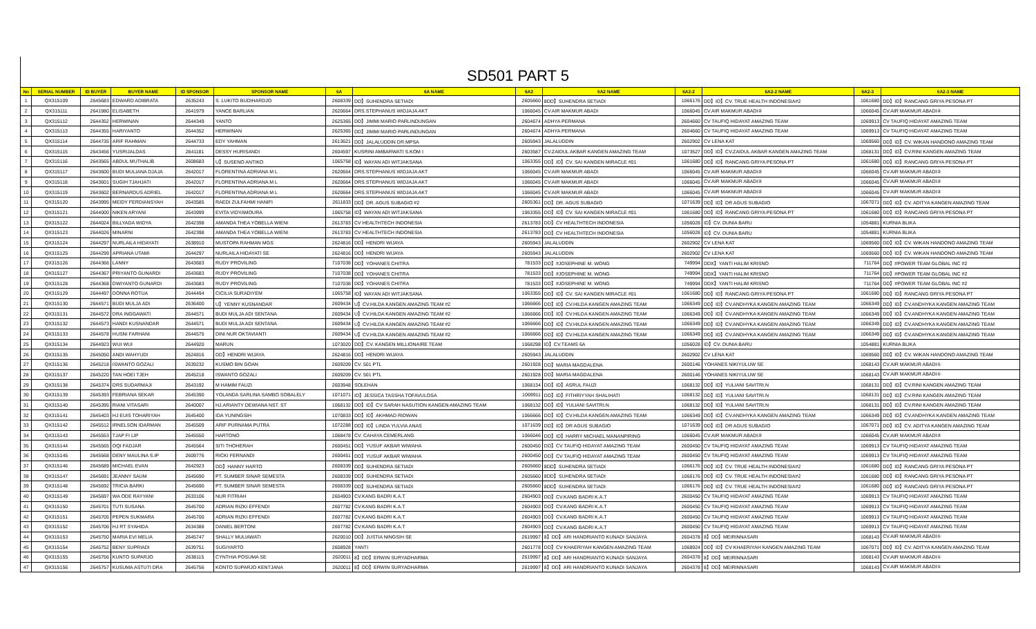SD501 PART 5
| No | SERIAL NUMBER | ID BUYER | BUYER NAME | ID SPONSOR | SPONSOR NAME | 6A | 6A NAME | 6A2 | 6A2 NAME | 6A2-2 | 6A2-2 NAME | 6A2-3 | 6A2-3 NAME |
| --- | --- | --- | --- | --- | --- | --- | --- | --- | --- | --- | --- | --- | --- |
| 1 | QX315109 | 2645683 | EDWARD ADIBRATA | 2635243 | S. LUKITO BUDIHARDJO | 2608339 | DD】SUHENDRA SETIADI | 2605660 | 8DD】SUHENDRA SETIADI | 1066176 | DD】ID】CV. TRUE HEALTH INDONESIA#2 | 1061680 | DD】ID】RANCANG GRIYA PESONA PT |
| 2 | QX315111 | 2641980 | ELISABETH | 2641979 | YANCE BARLIAN | 2620664 | DRS.STEPHANUS WIDJAJA AKT | 1066045 | CV.AIR MAKMUR ABADI | 1066045 | CV.AIR MAKMUR ABADI② | 1066045 | CV.AIR MAKMUR ABADI② |
| 3 | QX315112 | 2644352 | HERWINAN | 2644349 | YANTO | 2625365 | DD】JIMMI MARIO PARLINDUNGAN | 2604674 | ADHYA PERMANA | 2604660 | CV TAUFIQ HIDAYAT AMAZING TEAM | 1069913 | CV TAUFIQ HIDAYAT AMAZING TEAM |
| 4 | QX315113 | 2644355 | HARIYANTO | 2644352 | HERWINAN | 2625365 | DD】JIMMI MARIO PARLINDUNGAN | 2604674 | ADHYA PERMANA | 2604660 | CV TAUFIQ HIDAYAT AMAZING TEAM | 1069913 | CV TAUFIQ HIDAYAT AMAZING TEAM |
| 5 | QX315114 | 2644735 | ARIF RAHMAN | 2644733 | EDY YAHMAN | 2613621 | DD】JALALUDDIN DR.MPSA | 2605943 | JALALUDDIN | 2602902 | CV LENA KAT | 1069560 | DD】ID】CV. WIKAN HANDONO AMAZING TEAM |
| 6 | QX315115 | 2643456 | YUSRIJALDAS | 2641181 | DESSY HURISANDI | 2604597 | KUSRINI AMBARWATI S.KOM I | 2603587 | CV.ZAIDUL AKBAR KANGEN AMAZING TEAM | 1073527 | DD】ID】CV.ZAIDUL AKBAR KANGEN AMAZING TEAM | 1068131 | DD】ID】CV.RINI KANGEN AMAZING TEAM |
| 7 | QX315116 | 2643565 | ABDUL MUTHALIB | 2608683 | U】SUSENO ANTIKO | 1065758 | ID】WAYAN ADI WITJAKSANA | 1063355 | DD】ID】CV. SAI KANGEN MIRACLE #01 | 1061680 | DD】ID】RANCANG GRIYA PESONA PT | 1061680 | DD】ID】RANCANG GRIYA PESONA PT |
| 8 | QX315117 | 2643600 | BUDI MULIANA DJAJA | 2642017 | FLORENTINA ADRIANA M L | 2620664 | DRS.STEPHANUS WIDJAJA AKT | 1066045 | CV.AIR MAKMUR ABADI | 1066045 | CV.AIR MAKMUR ABADI② | 1066045 | CV.AIR MAKMUR ABADI② |
| 9 | QX315118 | 2643601 | SUGIH TJAHJATI | 2642017 | FLORENTINA ADRIANA M L | 2620664 | DRS.STEPHANUS WIDJAJA AKT | 1066045 | CV.AIR MAKMUR ABADI | 1066045 | CV.AIR MAKMUR ABADI② | 1066045 | CV.AIR MAKMUR ABADI② |
| 10 | QX315119 | 2643602 | BERNARDUS ADRIEL | 2642017 | FLORENTINA ADRIANA M L | 2620664 | DRS.STEPHANUS WIDJAJA AKT | 1066045 | CV.AIR MAKMUR ABADI | 1066045 | CV.AIR MAKMUR ABADI② | 1066045 | CV.AIR MAKMUR ABADI② |
| 11 | QX315120 | 2643995 | MEIDY FERDIANSYAH | 2643585 | RAEDI ZULFAHMI HANIFI | 2611833 | DD】DR. AGUS SUBAGIO #2 | 2605361 | DD】DR. AGUS SUBAGIO | 1071639 | DD】ID】DR AGUS SUBAGIO | 1067071 | DD】ID】CV. ADITYA KANGEN AMAZING TEAM |
| 12 | QX315121 | 2644000 | NIKEN ARYANI | 2643999 | EVITA VIDYAMOURA | 1065758 | ID】WAYAN ADI WITJAKSANA | 1063355 | DD】ID】CV. SAI KANGEN MIRACLE #01 | 1061680 | DD】ID】RANCANG GRIYA PESONA PT | 1061680 | DD】ID】RANCANG GRIYA PESONA PT |
| 13 | QX315122 | 2644024 | BILLYADA WIDYA | 2642398 | AMANDA THEA YOBELLA WIENI | 2613783 | CV HEALTHTECH INDONESIA | 2613783 | DD】CV HEALTHTECH INDONESIA | 1056028 | ID】CV. DUNIA BARU | 1054881 | KURNIA BLIKA |
| 14 | QX315123 | 2644026 | MINARNI | 2642398 | AMANDA THEA YOBELLA WIENI | 2613783 | CV HEALTHTECH INDONESIA | 2613783 | DD】CV HEALTHTECH INDONESIA | 1056028 | ID】CV. DUNIA BARU | 1054881 | KURNIA BLIKA |
| 15 | QX315124 | 2644297 | NURLAILA HIDAYATI | 2638910 | MUSTOPA RAHMAN MGS | 2624816 | DD】HENDRI WIJAYA | 2605943 | JALALUDDIN | 2602902 | CV LENA KAT | 1069560 | DD】ID】CV. WIKAN HANDONO AMAZING TEAM |
| 16 | QX315125 | 2644299 | APRIANA UTAMI | 2644297 | NURLAILA HIDAYATI SE | 2624816 | DD】HENDRI WIJAYA | 2605943 | JALALUDDIN | 2602902 | CV LENA KAT | 1069560 | DD】ID】CV. WIKAN HANDONO AMAZING TEAM |
| 17 | QX315126 | 2644366 | LANNY | 2643683 | RUDY PROVILING | 7107038 | DD】YOHANES CHITRA | 781533 | DD】#JOSEPHINE M. WONG | 749994 | DDX】YANTI HALIM KRISNO | 711764 | DD】#POWER TEAM GLOBAL INC #2 |
| 18 | QX315127 | 2644367 | PRIYANTO GUNARDI | 2643683 | RUDY PROVILING | 7107038 | DD】YOHANES CHITRA | 781533 | DD】#JOSEPHINE M. WONG | 749994 | DDX】YANTI HALIM KRISNO | 711764 | DD】#POWER TEAM GLOBAL INC #2 |
| 19 | QX315128 | 2644368 | DWIYANTO GUNARDI | 2643683 | RUDY PROVILING | 7107038 | DD】YOHANES CHITRA | 781533 | DD】#JOSEPHINE M. WONG | 749994 | DDX】YANTI HALIM KRISNO | 711764 | DD】#POWER TEAM GLOBAL INC #2 |
| 20 | QX315129 | 2644497 | DONNA ROTUA | 2644494 | CICILIA SURADIYEM | 1065758 | ID】WAYAN ADI WITJAKSANA | 1063355 | DD】ID】CV. SAI KANGEN MIRACLE #01 | 1061680 | DD】ID】RANCANG GRIYA PESONA PT | 1061680 | DD】ID】RANCANG GRIYA PESONA PT |
| 21 | QX315130 | 2644571 | BUDI MULJA ADI | 2636400 | U】YENNY KUSNANDAR | 2609434 | U】CV.HILDA KANGEN AMAZING TEAM #2 | 1066666 | DD】ID】CV.HILDA KANGEN AMAZING TEAM | 1066349 | DD】ID】CV.ANDHYKA KANGEN AMAZING TEAM | 1066349 | DD】ID】CV.ANDHYKA KANGEN AMAZING TEAM |
| 22 | QX315131 | 2644572 | DRA INGGAWATI | 2644571 | BUDI MULJA ADI SENTANA | 2609434 | U】CV.HILDA KANGEN AMAZING TEAM #2 | 1066666 | DD】ID】CV.HILDA KANGEN AMAZING TEAM | 1066349 | DD】ID】CV.ANDHYKA KANGEN AMAZING TEAM | 1066349 | DD】ID】CV.ANDHYKA KANGEN AMAZING TEAM |
| 23 | QX315132 | 2644573 | HANDI KUSNANDAR | 2644571 | BUDI MULJA ADI SENTANA | 2609434 | U】CV.HILDA KANGEN AMAZING TEAM #2 | 1066666 | DD】ID】CV.HILDA KANGEN AMAZING TEAM | 1066349 | DD】ID】CV.ANDHYKA KANGEN AMAZING TEAM | 1066349 | DD】ID】CV.ANDHYKA KANGEN AMAZING TEAM |
| 24 | QX315133 | 2644578 | HUSNI FARHANI | 2644575 | DINI NUR OKTAVIANTI | 2609434 | U】CV.HILDA KANGEN AMAZING TEAM #2 | 1066666 | DD】ID】CV.HILDA KANGEN AMAZING TEAM | 1066349 | DD】ID】CV.ANDHYKA KANGEN AMAZING TEAM | 1066349 | DD】ID】CV.ANDHYKA KANGEN AMAZING TEAM |
| 25 | QX315134 | 2644923 | WUI WUI | 2644920 | MARUN | 1073020 | DD】CV. KANGEN MILLIONAIRE TEAM | 1068298 | ID】CV.TEAMS 6A | 1056028 | ID】CV. DUNIA BARU | 1054881 | KURNIA BLIKA |
| 26 | QX315135 | 2645050 | ANDI WAHYUDI | 2624816 | DD】HENDRI WIJAYA | 2624816 | DD】HENDRI WIJAYA | 2605943 | JALALUDDIN | 2602902 | CV LENA KAT | 1069560 | DD】ID】CV. WIKAN HANDONO AMAZING TEAM |
| 27 | QX315136 | 2645218 | ISWANTO GOZALI | 2639232 | KUSMO BIN GOAN | 2609209 | CV. 501 PTL | 2601928 | DD】MARIA MAGDALENA | 2600146 | YOHANES NIKIYULUW SE | 1068143 | CV.AIR MAKMUR ABADI① |
| 28 | QX315137 | 2645220 | TAN HOEI TJEH | 2645218 | ISWANTO GOZALI | 2609209 | CV. 501 PTL | 2601928 | DD】MARIA MAGDALENA | 2600146 | YOHANES NIKIYULUW SE | 1068143 | CV.AIR MAKMUR ABADI① |
| 29 | QX315138 | 2645374 | DRS SUDARMAJI | 2643192 | M HAMIM FAUZI | 2603948 | SOLEHAN | 1068134 | DD】ID】ASRUL FAUZI | 1068132 | DD】ID】YULIANI SAVITRI.N | 1068131 | DD】ID】CV.RINI KANGEN AMAZING TEAM |
| 30 | QX315139 | 2645393 | FEBRIANA SEKAR | 2645390 | YOLANDA SARLINA SAMBO SOBALELY | 1071071 | ID】JESSICA TASSHA TOFAVULOSA | 1069911 | DD】ID】FITHRIYYAH SHALIHATI | 1068132 | DD】ID】YULIANI SAVITRI.N | 1068131 | DD】ID】CV.RINI KANGEN AMAZING TEAM |
| 31 | QX315140 | 2645395 | RIANI VITASARI | 2640007 | HJ.ARIANTY DEWIANA NST. ST | 1068132 | DD】ID】CV SARAH NASUTION KANGEN AMAZING TEAM | 1068132 | DD】ID】YULIANI SAVITRI.N | 1068132 | DD】ID】YULIANI SAVITRI.N | 1068131 | DD】ID】CV.RINI KANGEN AMAZING TEAM |
| 32 | QX315141 | 2645403 | HJ EUIS TOHARIYAH | 2645400 | IDA YUNINGSIH | 1070833 | DD】ID】AKHMAD RIDWAN | 1066666 | DD】ID】CV.HILDA KANGEN AMAZING TEAM | 1066349 | DD】ID】CV.ANDHYKA KANGEN AMAZING TEAM | 1066349 | DD】ID】CV.ANDHYKA KANGEN AMAZING TEAM |
| 33 | QX315142 | 2645512 | IRNELSON IDARMAN | 2645509 | ARIF PURNAMA PUTRA | 1072288 | DD】ID】LINDA YULVIA ANAS | 1071639 | DD】ID】DR AGUS SUBAGIO | 1071639 | DD】ID】DR AGUS SUBAGIO | 1067071 | DD】ID】CV. ADITYA KANGEN AMAZING TEAM |
| 34 | QX315143 | 2645553 | TJAP FI LIP | 2645550 | HARTONO | 1068478 | CV. CAHAYA CEMERLANG | 1066046 | DD】ID】HARRY MICHAEL MANANPIRING | 1066045 | CV.AIR MAKMUR ABADI② | 1066045 | CV.AIR MAKMUR ABADI② |
| 35 | QX315144 | 2645565 | OQI FADJAR | 2645564 | SITI THOHERAH | 2600451 | DD】YUSUF AKBAR WIWAHA | 2600450 | DD】CV TAUFIQ HIDAYAT AMAZING TEAM | 2600450 | CV TAUFIQ HIDAYAT AMAZING TEAM | 1069913 | CV TAUFIQ HIDAYAT AMAZING TEAM |
| 36 | QX315145 | 2645568 | DENY MAULINA S.IP | 2609776 | RICKI FERNANDI | 2600451 | DD】YUSUF AKBAR WIWAHA | 2600450 | DD】CV TAUFIQ HIDAYAT AMAZING TEAM | 2600450 | CV TAUFIQ HIDAYAT AMAZING TEAM | 1069913 | CV TAUFIQ HIDAYAT AMAZING TEAM |
| 37 | QX315146 | 2645689 | MICHAEL EVAN | 2642923 | DD】HANNY HARTO | 2608339 | DD】SUHENDRA SETIADI | 2605660 | 8DD】SUHENDRA SETIADI | 1066176 | DD】ID】CV. TRUE HEALTH INDONESIA#2 | 1061680 | DD】ID】RANCANG GRIYA PESONA PT |
| 38 | QX315147 | 2645691 | JEANNY SAUM | 2645690 | PT. SUMBER SINAR SEMESTA | 2608339 | DD】SUHENDRA SETIADI | 2605660 | 8DD】SUHENDRA SETIADI | 1066176 | DD】ID】CV. TRUE HEALTH INDONESIA#2 | 1061680 | DD】ID】RANCANG GRIYA PESONA PT |
| 39 | QX315148 | 2645692 | TRICIA BARKI | 2645690 | PT. SUMBER SINAR SEMESTA | 2608339 | DD】SUHENDRA SETIADI | 2605660 | 8DD】SUHENDRA SETIADI | 1066176 | DD】ID】CV. TRUE HEALTH INDONESIA#2 | 1061680 | DD】ID】RANCANG GRIYA PESONA PT |
| 40 | QX315149 | 2645697 | WA ODE RAYYANI | 2633106 | NUR FITRIAH | 2604903 | CV.KANG BADRI K.A.T | 2604903 | DD】CV.KANG BADRI K.A.T | 2600450 | CV TAUFIQ HIDAYAT AMAZING TEAM | 1069913 | CV TAUFIQ HIDAYAT AMAZING TEAM |
| 41 | QX315150 | 2645701 | TUTI SUSANA | 2645700 | ADRIAN RIZKI EFFENDI | 2607782 | CV.KANG BADRI K.A.T | 2604903 | DD】CV.KANG BADRI K.A.T | 2600450 | CV TAUFIQ HIDAYAT AMAZING TEAM | 1069913 | CV TAUFIQ HIDAYAT AMAZING TEAM |
| 42 | QX315151 | 2645705 | PEPEN SUKMARA | 2645700 | ADRIAN RIZKI EFFENDI | 2607782 | CV.KANG BADRI K.A.T | 2604903 | DD】CV.KANG BADRI K.A.T | 2600450 | CV TAUFIQ HIDAYAT AMAZING TEAM | 1069913 | CV TAUFIQ HIDAYAT AMAZING TEAM |
| 43 | QX315152 | 2645706 | HJ RT SYAHIDA | 2634388 | DANIEL BERTONI | 2607782 | CV.KANG BADRI K.A.T | 2604903 | DD】CV.KANG BADRI K.A.T | 2600450 | CV TAUFIQ HIDAYAT AMAZING TEAM | 1069913 | CV TAUFIQ HIDAYAT AMAZING TEAM |
| 44 | QX315153 | 2645750 | MARIA EVI MELIA | 2645747 | SHALLY MULIAWATI | 2620010 | DD】JUSTIA NINGSIH SE | 2619997 | 8】DD】ARI HANDRIANTO KUNADI SANJAYA | 2604378 | 8】DD】MEIRINNASARI | 1068143 | CV.AIR MAKMUR ABADI① |
| 45 | QX315154 | 2645752 | BENY SUPRIADI | 2639751 | SUGIYARTO | 2608928 | YANTI | 2601778 | DD】CV KHAERIYAH KANGEN AMAZING TEAM | 1068924 | DD】ID】CV KHAERIYAH KANGEN AMAZING TEAM | 1067071 | DD】ID】CV. ADITYA KANGEN AMAZING TEAM |
| 46 | QX315155 | 2645756 | KUNTO SUPARJO | 2638115 | CYNTHIA POSUMA SE | 2620011 | 8】DD】ERWIN SURYADHARMA | 2619997 | 8】DD】ARI HANDRIANTO KUNADI SANJAYA | 2604378 | 8】DD】MEIRINNASARI | 1068143 | CV.AIR MAKMUR ABADI① |
| 47 | QX315156 | 2645757 | KUSUMA ASTUTI DRA | 2645756 | KONTO SUPARJO KENTJANA | 2620011 | 8】DD】ERWIN SURYADHARMA | 2619997 | 8】DD】ARI HANDRIANTO KUNADI SANJAYA | 2604378 | 8】DD】MEIRINNASARI | 1068143 | CV.AIR MAKMUR ABADI① |